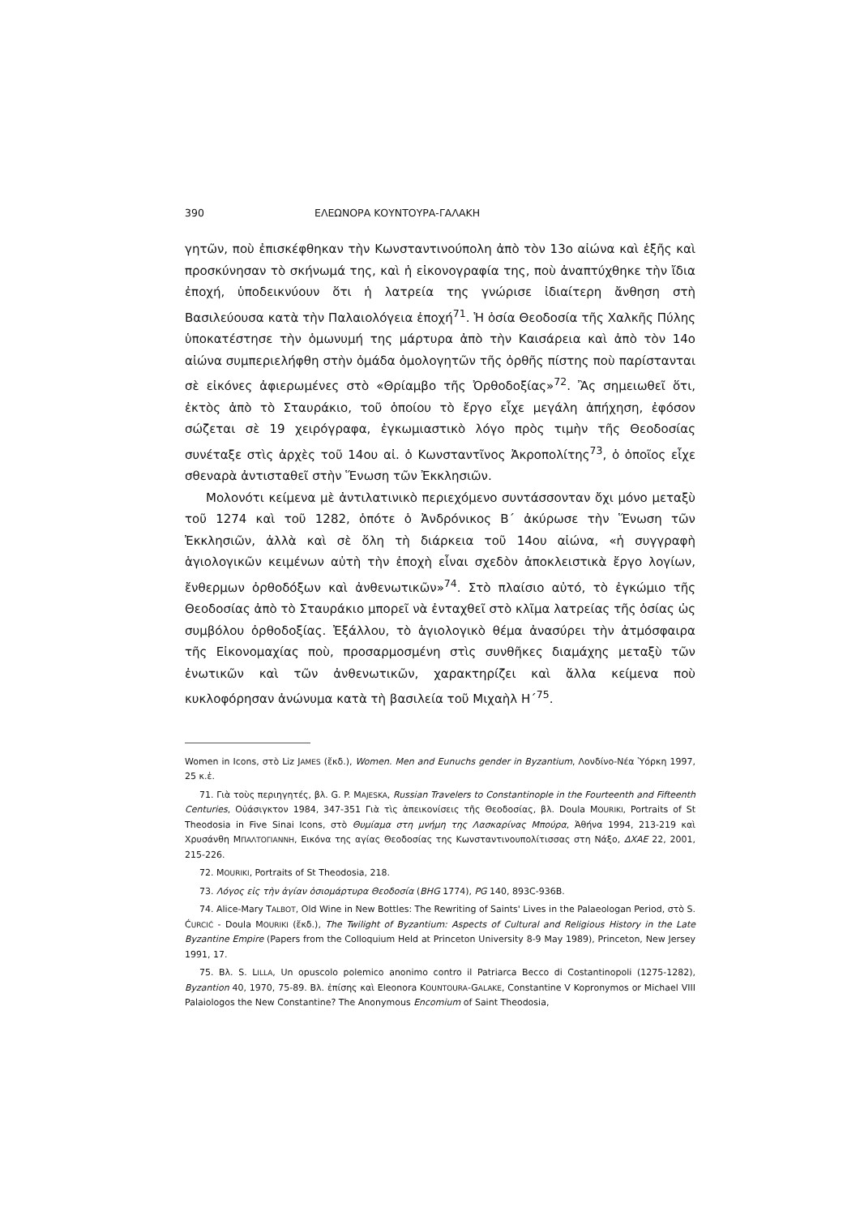390 ΕΛΕΩΝΟΡΑ ΚΟΥΝΤΟΥΡΑ-ΓΑΛΑΚΗ
γητῶν, ποὺ ἐπισκέφθηκαν τὴν Κωνσταντινούπολη ἀπὸ τὸν 13ο αἰώνα καὶ ἑξῆς καὶ προσκύνησαν τὸ σκήνωμά της, καὶ ἡ εἰκονογραφία της, ποὺ ἀναπτύχθηκε τὴν ἴδια ἐποχή, ὑποδεικνύουν ὅτι ἡ λατρεία της γνώρισε ἰδιαίτερη ἄνθηση στὴ Βασιλεύουσα κατὰ τὴν Παλαιολόγεια ἐποχή<sup>71</sup>. Ἡ ὁσία Θεοδοσία τῆς Χαλκῆς Πύλης ὑποκατέστησε τὴν ὁμωνυμή της μάρτυρα ἀπὸ τὴν Καισάρεια καὶ ἀπὸ τὸν 14ο αἰώνα συμπεριελήφθη στὴν ὁμάδα ὁμολογητῶν τῆς ὀρθῆς πίστης ποὺ παρίστανται σὲ εἰκόνες ἀφιερωμένες στὸ «Θρίαμβο τῆς Ὀρθοδοξίας»<sup>72</sup>. Ἂς σημειωθεῖ ὅτι, ἐκτὸς ἀπὸ τὸ Σταυράκιο, τοῦ ὁποίου τὸ ἔργο εἶχε μεγάλη ἀπήχηση, ἐφόσον σώζεται σὲ 19 χειρόγραφα, ἐγκωμιαστικὸ λόγο πρὸς τιμὴν τῆς Θεοδοσίας συνέταξε στὶς ἀρχὲς τοῦ 14ου αἰ. ὁ Κωνσταντῖνος Ἀκροπολίτης<sup>73</sup>, ὁ ὁποῖος εἶχε σθεναρὰ ἀντισταθεῖ στὴν Ἕνωση τῶν Ἐκκλησιῶν.
Μολονότι κείμενα μὲ ἀντιλατινικὸ περιεχόμενο συντάσσονταν ὄχι μόνο μεταξὺ τοῦ 1274 καὶ τοῦ 1282, ὁπότε ὁ Ἀνδρόνικος Β΄ ἀκύρωσε τὴν Ἕνωση τῶν Ἐκκλησιῶν, ἀλλὰ καὶ σὲ ὅλη τὴ διάρκεια τοῦ 14ου αἰώνα, «ἡ συγγραφὴ ἁγιολογικῶν κειμένων αὐτὴ τὴν ἐποχὴ εἶναι σχεδὸν ἀποκλειστικὰ ἔργο λογίων, ἔνθερμων ὀρθοδόξων καὶ ἀνθενωτικῶν»<sup>74</sup>. Στὸ πλαίσιο αὐτό, τὸ ἐγκώμιο τῆς Θεοδοσίας ἀπὸ τὸ Σταυράκιο μπορεῖ νὰ ἐνταχθεῖ στὸ κλῖμα λατρείας τῆς ὁσίας ὡς συμβόλου ὀρθοδοξίας. Ἐξάλλου, τὸ ἁγιολογικὸ θέμα ἀνασύρει τὴν ἀτμόσφαιρα τῆς Εἰκονομαχίας ποὺ, προσαρμοσμένη στὶς συνθῆκες διαμάχης μεταξὺ τῶν ἐνωτικῶν καὶ τῶν ἀνθενωτικῶν, χαρακτηρίζει καὶ ἄλλα κείμενα ποὺ κυκλοφόρησαν ἀνώνυμα κατὰ τὴ βασιλεία τοῦ Μιχαὴλ Η΄<sup>75</sup>.
Women in Icons, στὸ Liz JAMES (ἔκδ.), Women. Men and Eunuchs gender in Byzantium, Λονδίνο-Νέα Ὑόρκη 1997, 25 κ.ἑ.
71. Γιὰ τοὺς περιηγητές, βλ. G. P. MAJESKA, Russian Travelers to Constantinople in the Fourteenth and Fifteenth Centuries, Οὐάσιγκτον 1984, 347-351 Γιὰ τὶς ἀπεικονίσεις τῆς Θεοδοσίας, βλ. Doula MOURIKI, Portraits of St Theodosia in Five Sinai Icons, στὸ Θυμίαμα στη μνήμη της Λασκαρίνας Μπούρα, Ἀθήνα 1994, 213-219 καὶ Χρυσάνθη ΜΠΑΛΤΟΓΙΑΝΝΗ, Εικόνα της αγίας Θεοδοσίας της Κωνσταντινουπολίτισσας στη Νάξο, ΔΧΑΕ 22, 2001, 215-226.
72. MOURIKI, Portraits of St Theodosia, 218.
73. Λόγος εἰς τὴν ἁγίαν ὁσιομάρτυρα Θεοδοσία (BHG 1774), PG 140, 893C-936B.
74. Alice-Mary TALBOT, Old Wine in New Bottles: The Rewriting of Saints' Lives in the Palaeologan Period, στὸ S. ĆURCIĆ - Doula MOURIKI (ἔκδ.), The Twilight of Byzantium: Aspects of Cultural and Religious History in the Late Byzantine Empire (Papers from the Colloquium Held at Princeton University 8-9 May 1989), Princeton, New Jersey 1991, 17.
75. Βλ. S. LILLA, Un opuscolo polemico anonimo contro il Patriarca Becco di Costantinopoli (1275-1282), Byzantion 40, 1970, 75-89. Βλ. ἐπίσης καὶ Eleonora KOUNTOURA-GALAKE, Constantine V Kopronymos or Michael VIII Palaiologos the New Constantine? The Anonymous Encomium of Saint Theodosia,